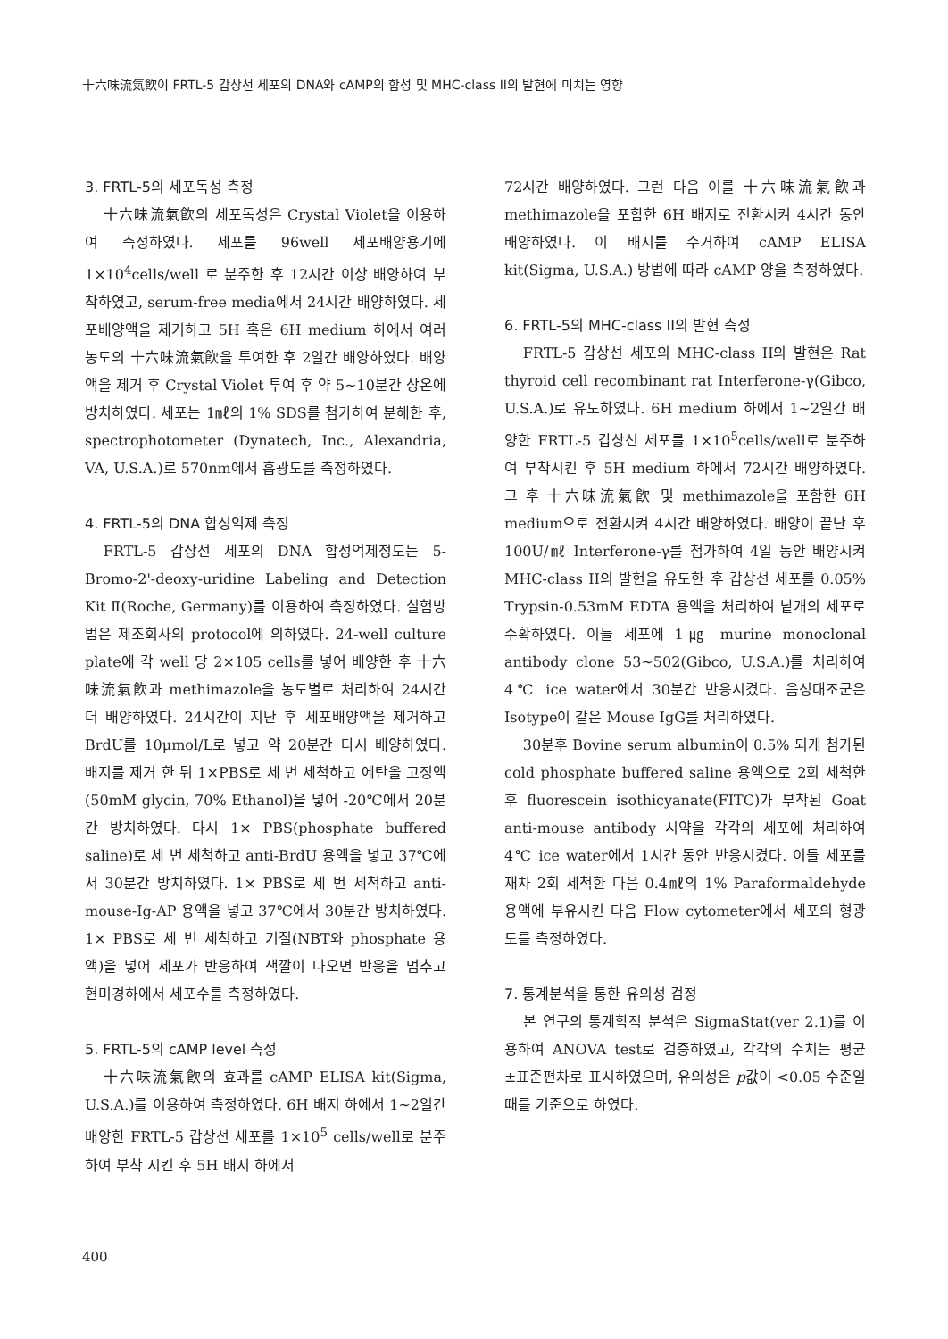十六味流氣飮이 FRTL-5 갑상선 세포의 DNA와 cAMP의 합성 및 MHC-class II의 발현에 미치는 영향
3. FRTL-5의 세포독성 측정
十六味流氣飮의 세포독성은 Crystal Violet을 이용하여 측정하였다. 세포를 96well 세포배양용기에 1×10<sup>4</sup>cells/well 로 분주한 후 12시간 이상 배양하여 부착하였고, serum-free media에서 24시간 배양하였다. 세포배양액을 제거하고 5H 혹은 6H medium 하에서 여러 농도의 十六味流氣飮을 투여한 후 2일간 배양하였다. 배양액을 제거 후 Crystal Violet 투여 후 약 5~10분간 상온에 방치하였다. 세포는 1㎖의 1% SDS를 첨가하여 분해한 후, spectrophotometer (Dynatech, Inc., Alexandria, VA, U.S.A.)로 570nm에서 흡광도를 측정하였다.
4. FRTL-5의 DNA 합성억제 측정
FRTL-5 갑상선 세포의 DNA 합성억제정도는 5-Bromo-2'-deoxy-uridine Labeling and Detection Kit Ⅱ(Roche, Germany)를 이용하여 측정하였다. 실험방법은 제조회사의 protocol에 의하였다. 24-well culture plate에 각 well 당 2×105 cells를 넣어 배양한 후 十六味流氣飮과 methimazole을 농도별로 처리하여 24시간 더 배양하였다. 24시간이 지난 후 세포배양액을 제거하고 BrdU를 10μmol/L로 넣고 약 20분간 다시 배양하였다. 배지를 제거 한 뒤 1×PBS로 세 번 세척하고 에탄올 고정액(50mM glycin, 70% Ethanol)을 넣어 -20℃에서 20분간 방치하였다. 다시 1× PBS(phosphate buffered saline)로 세 번 세척하고 anti-BrdU 용액을 넣고 37℃에서 30분간 방치하였다. 1× PBS로 세 번 세척하고 anti-mouse-Ig-AP 용액을 넣고 37℃에서 30분간 방치하였다. 1× PBS로 세 번 세척하고 기질(NBT와 phosphate 용액)을 넣어 세포가 반응하여 색깔이 나오면 반응을 멈추고 현미경하에서 세포수를 측정하였다.
5. FRTL-5의 cAMP level 측정
十六味流氣飮의 효과를 cAMP ELISA kit(Sigma, U.S.A.)를 이용하여 측정하였다. 6H 배지 하에서 1~2일간 배양한 FRTL-5 갑상선 세포를 1×10<sup>5</sup> cells/well로 분주하여 부착 시킨 후 5H 배지 하에서
72시간 배양하였다. 그런 다음 이를 十六味流氣飮과 methimazole을 포함한 6H 배지로 전환시켜 4시간 동안 배양하였다. 이 배지를 수거하여 cAMP ELISA kit(Sigma, U.S.A.) 방법에 따라 cAMP 양을 측정하였다.
6. FRTL-5의 MHC-class II의 발현 측정
FRTL-5 갑상선 세포의 MHC-class II의 발현은 Rat thyroid cell recombinant rat Interferone-γ(Gibco, U.S.A.)로 유도하였다. 6H medium 하에서 1~2일간 배양한 FRTL-5 갑상선 세포를 1×10<sup>5</sup>cells/well로 분주하여 부착시킨 후 5H medium 하에서 72시간 배양하였다. 그 후 十六味流氣飮 및 methimazole을 포함한 6H medium으로 전환시켜 4시간 배양하였다. 배양이 끝난 후 100U/㎖ Interferone-γ를 첨가하여 4일 동안 배양시켜 MHC-class II의 발현을 유도한 후 갑상선 세포를 0.05% Trypsin-0.53mM EDTA 용액을 처리하여 낱개의 세포로 수확하였다. 이들 세포에 1㎍ murine monoclonal antibody clone 53~502(Gibco, U.S.A.)를 처리하여 4℃ ice water에서 30분간 반응시켰다. 음성대조군은 Isotype이 같은 Mouse IgG를 처리하였다.
30분후 Bovine serum albumin이 0.5% 되게 첨가된 cold phosphate buffered saline 용액으로 2회 세척한 후 fluorescein isothicyanate(FITC)가 부착된 Goat anti-mouse antibody 시약을 각각의 세포에 처리하여 4℃ ice water에서 1시간 동안 반응시켰다. 이들 세포를 재차 2회 세척한 다음 0.4㎖의 1% Paraformaldehyde 용액에 부유시킨 다음 Flow cytometer에서 세포의 형광도를 측정하였다.
7. 통계분석을 통한 유의성 검정
본 연구의 통계학적 분석은 SigmaStat(ver 2.1)를 이용하여 ANOVA test로 검증하였고, 각각의 수치는 평균±표준편차로 표시하였으며, 유의성은 p값이 <0.05 수준일 때를 기준으로 하였다.
400